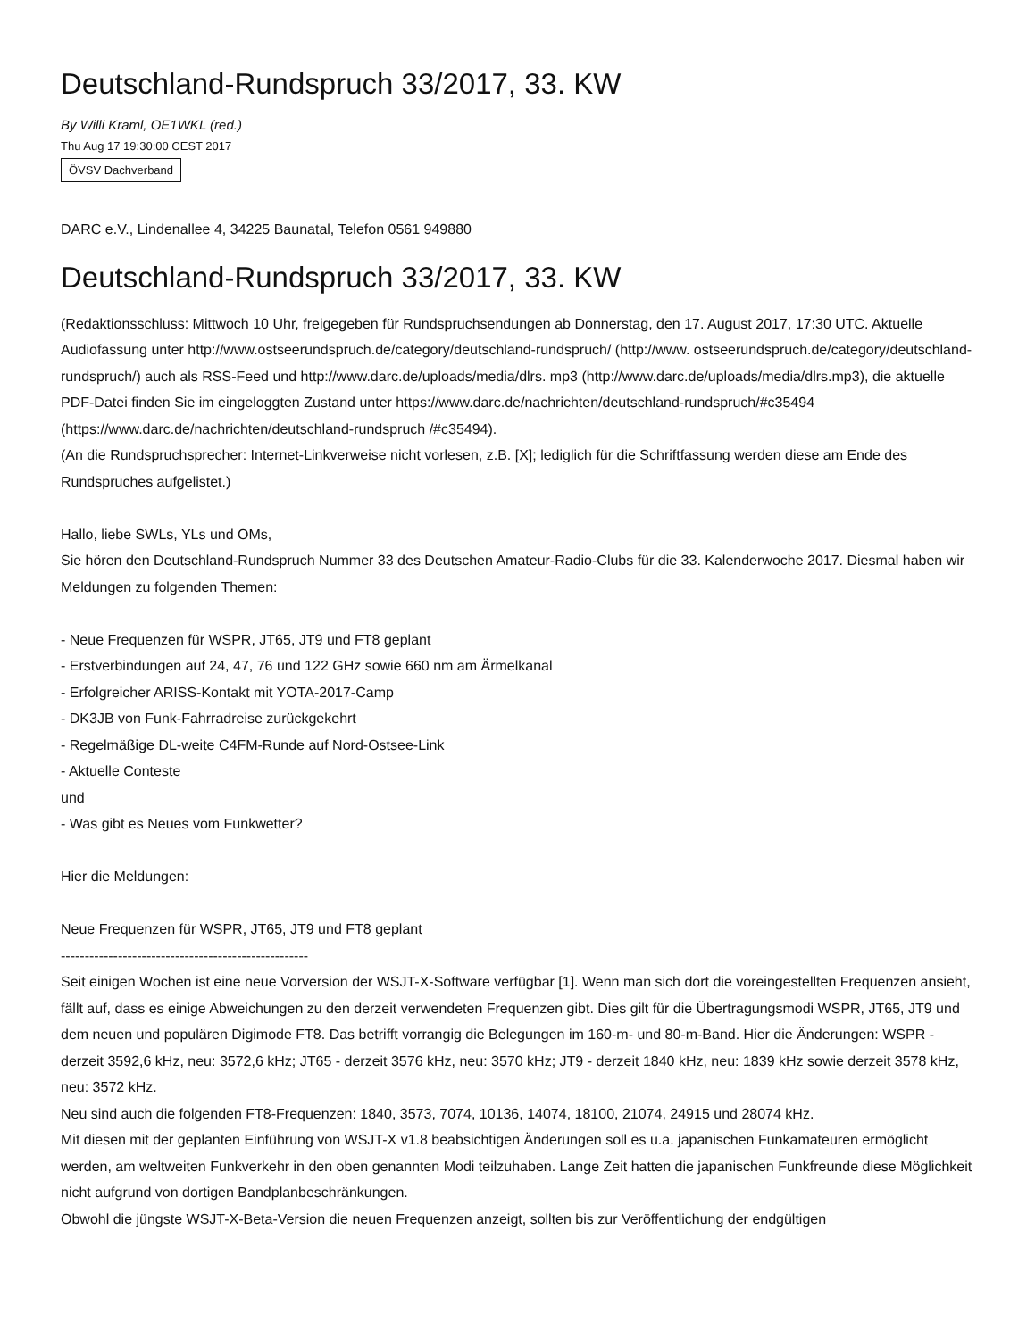Deutschland-Rundspruch 33/2017, 33. KW
By Willi Kraml, OE1WKL (red.)
Thu Aug 17 19:30:00 CEST 2017
ÖVSV Dachverband
DARC e.V., Lindenallee 4, 34225 Baunatal, Telefon 0561 949880
Deutschland-Rundspruch 33/2017, 33. KW
(Redaktionsschluss: Mittwoch 10 Uhr, freigegeben für Rundspruchsendungen ab Donnerstag, den 17. August 2017, 17:30 UTC. Aktuelle Audiofassung unter http://www.ostseerundspruch.de/category/deutschland-rundspruch/ (http://www. ostseerundspruch.de/category/deutschland-rundspruch/) auch als RSS-Feed und http://www.darc.de/uploads/media/dlrs. mp3 (http://www.darc.de/uploads/media/dlrs.mp3), die aktuelle PDF-Datei finden Sie im eingeloggten Zustand unter https://www.darc.de/nachrichten/deutschland-rundspruch/#c35494 (https://www.darc.de/nachrichten/deutschland-rundspruch /#c35494).
(An die Rundspruchsprecher: Internet-Linkverweise nicht vorlesen, z.B. [X]; lediglich für die Schriftfassung werden diese am Ende des Rundspruches aufgelistet.)
Hallo, liebe SWLs, YLs und OMs,
Sie hören den Deutschland-Rundspruch Nummer 33 des Deutschen Amateur-Radio-Clubs für die 33. Kalenderwoche 2017. Diesmal haben wir Meldungen zu folgenden Themen:
- Neue Frequenzen für WSPR, JT65, JT9 und FT8 geplant
- Erstverbindungen auf 24, 47, 76 und 122 GHz sowie 660 nm am Ärmelkanal
- Erfolgreicher ARISS-Kontakt mit YOTA-2017-Camp
- DK3JB von Funk-Fahrradreise zurückgekehrt
- Regelmäßige DL-weite C4FM-Runde auf Nord-Ostsee-Link
- Aktuelle Conteste
und
- Was gibt es Neues vom Funkwetter?
Hier die Meldungen:
Neue Frequenzen für WSPR, JT65, JT9 und FT8 geplant
----------------------------------------------------
Seit einigen Wochen ist eine neue Vorversion der WSJT-X-Software verfügbar [1]. Wenn man sich dort die voreingestellten Frequenzen ansieht, fällt auf, dass es einige Abweichungen zu den derzeit verwendeten Frequenzen gibt. Dies gilt für die Übertragungsmodi WSPR, JT65, JT9 und dem neuen und populären Digimode FT8. Das betrifft vorrangig die Belegungen im 160-m- und 80-m-Band. Hier die Änderungen: WSPR - derzeit 3592,6 kHz, neu: 3572,6 kHz; JT65 - derzeit 3576 kHz, neu: 3570 kHz; JT9 - derzeit 1840 kHz, neu: 1839 kHz sowie derzeit 3578 kHz, neu: 3572 kHz.
Neu sind auch die folgenden FT8-Frequenzen: 1840, 3573, 7074, 10136, 14074, 18100, 21074, 24915 und 28074 kHz.
Mit diesen mit der geplanten Einführung von WSJT-X v1.8 beabsichtigen Änderungen soll es u.a. japanischen Funkamateuren ermöglicht werden, am weltweiten Funkverkehr in den oben genannten Modi teilzuhaben. Lange Zeit hatten die japanischen Funkfreunde diese Möglichkeit nicht aufgrund von dortigen Bandplanbeschränkungen.
Obwohl die jüngste WSJT-X-Beta-Version die neuen Frequenzen anzeigt, sollten bis zur Veröffentlichung der endgültigen